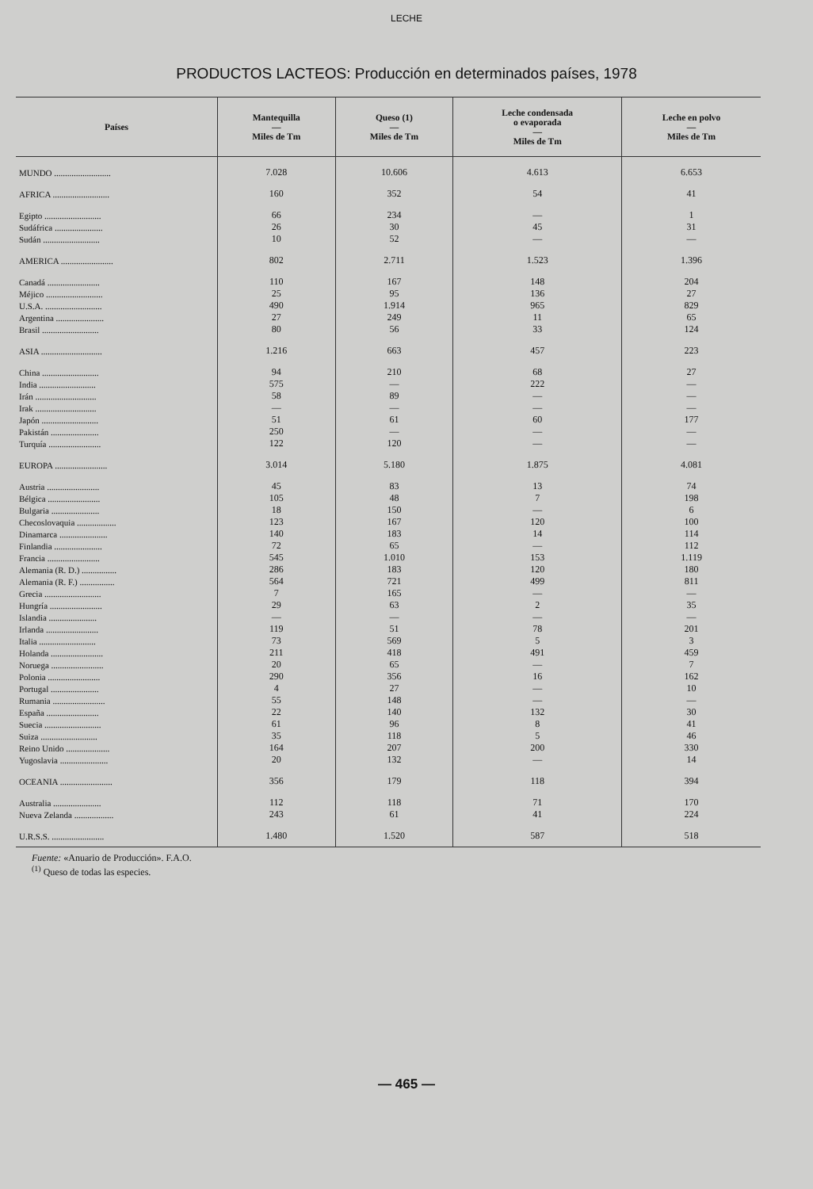LECHE
PRODUCTOS LACTEOS: Producción en determinados países, 1978
| Países | Mantequilla — Miles de Tm | Queso (1) — Miles de Tm | Leche condensada o evaporada — Miles de Tm | Leche en polvo — Miles de Tm |
| --- | --- | --- | --- | --- |
| MUNDO .......................... | 7.028 | 10.606 | 4.613 | 6.653 |
| AFRICA .......................... | 160 | 352 | 54 | 41 |
| Egipto .......................... | 66 | 234 | — | 1 |
| Sudáfrica ...................... | 26 | 30 | 45 | 31 |
| Sudán .......................... | 10 | 52 | — | — |
| AMERICA ........................ | 802 | 2.711 | 1.523 | 1.396 |
| Canadá ........................ | 110 | 167 | 148 | 204 |
| Méjico .......................... | 25 | 95 | 136 | 27 |
| U.S.A. .......................... | 490 | 1.914 | 965 | 829 |
| Argentina ...................... | 27 | 249 | 11 | 65 |
| Brasil .......................... | 80 | 56 | 33 | 124 |
| ASIA ............................ | 1.216 | 663 | 457 | 223 |
| China .......................... | 94 | 210 | 68 | 27 |
| India .......................... | 575 | — | 222 | — |
| Irán ............................ | 58 | 89 | — | — |
| Irak ............................ | — | — | — | — |
| Japón .......................... | 51 | 61 | 60 | 177 |
| Pakistán ...................... | 250 | — | — | — |
| Turquía ........................ | 122 | 120 | — | — |
| EUROPA ........................ | 3.014 | 5.180 | 1.875 | 4.081 |
| Austria ........................ | 45 | 83 | 13 | 74 |
| Bélgica ........................ | 105 | 48 | 7 | 198 |
| Bulgaria ...................... | 18 | 150 | — | 6 |
| Checoslovaquia .................. | 123 | 167 | 120 | 100 |
| Dinamarca ...................... | 140 | 183 | 14 | 114 |
| Finlandia ...................... | 72 | 65 | — | 112 |
| Francia ........................ | 545 | 1.010 | 153 | 1.119 |
| Alemania (R. D.) ................ | 286 | 183 | 120 | 180 |
| Alemania (R. F.) ................ | 564 | 721 | 499 | 811 |
| Grecia .......................... | 7 | 165 | — | — |
| Hungría ........................ | 29 | 63 | 2 | 35 |
| Islandia ...................... | — | — | — | — |
| Irlanda ........................ | 119 | 51 | 78 | 201 |
| Italia .......................... | 73 | 569 | 5 | 3 |
| Holanda ........................ | 211 | 418 | 491 | 459 |
| Noruega ........................ | 20 | 65 | — | 7 |
| Polonia ........................ | 290 | 356 | 16 | 162 |
| Portugal ...................... | 4 | 27 | — | 10 |
| Rumania ........................ | 55 | 148 | — | — |
| España ........................ | 22 | 140 | 132 | 30 |
| Suecia .......................... | 61 | 96 | 8 | 41 |
| Suiza .......................... | 35 | 118 | 5 | 46 |
| Reino Unido .................... | 164 | 207 | 200 | 330 |
| Yugoslavia ...................... | 20 | 132 | — | 14 |
| OCEANIA ........................ | 356 | 179 | 118 | 394 |
| Australia ...................... | 112 | 118 | 71 | 170 |
| Nueva Zelanda .................. | 243 | 61 | 41 | 224 |
| U.R.S.S. ........................ | 1.480 | 1.520 | 587 | 518 |
Fuente: «Anuario de Producción». F.A.O.
<sup>(1)</sup> Queso de todas las especies.
— 465 —